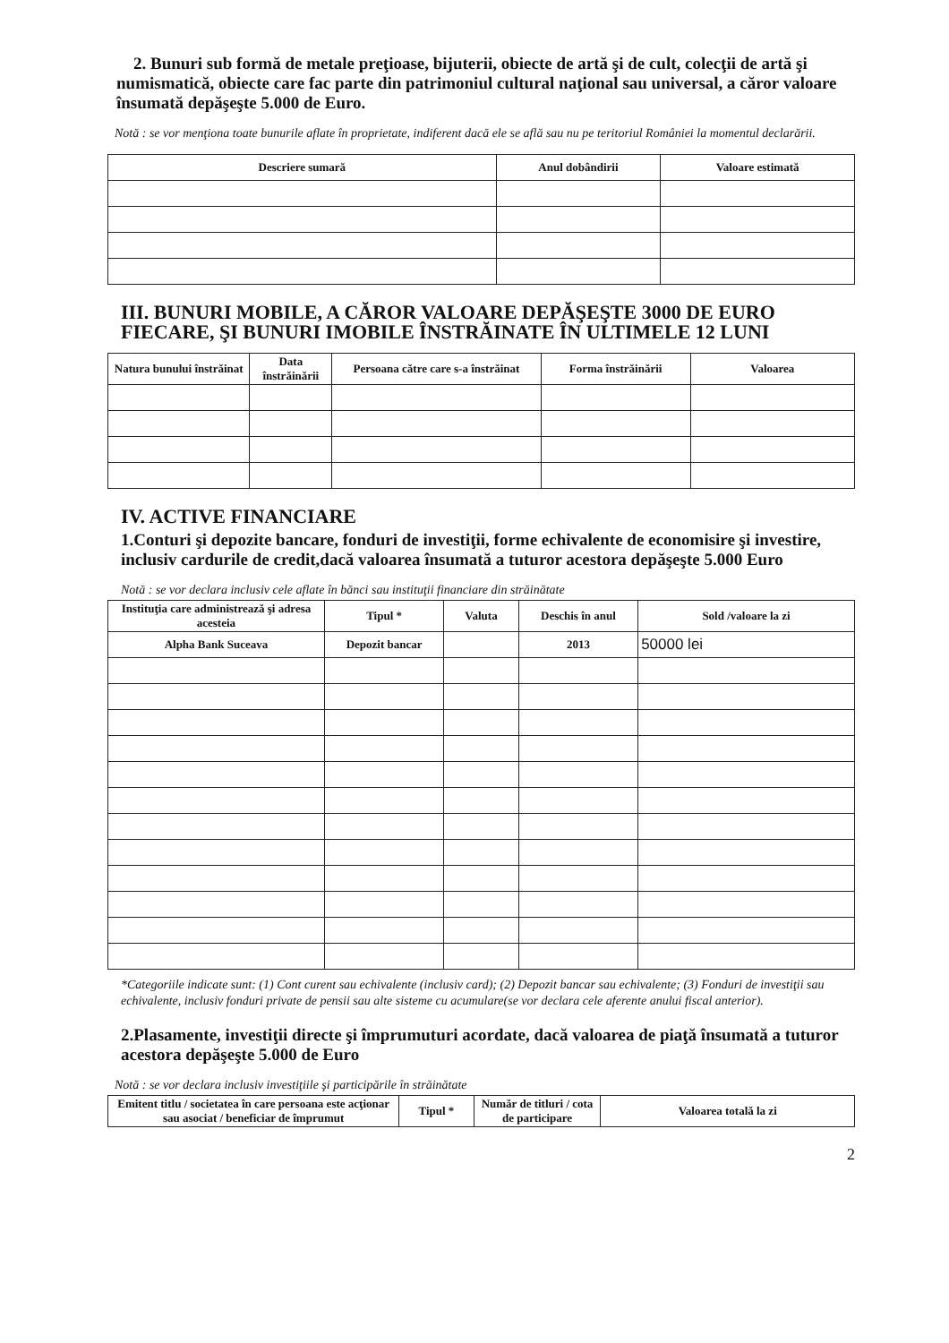2. Bunuri sub formă de metale preţioase, bijuterii, obiecte de artă şi de cult, colecţii de artă şi numismatică, obiecte care fac parte din patrimoniul cultural naţional sau universal, a căror valoare însumată depăşeşte 5.000 de Euro.
Notă : se vor menţiona toate bunurile aflate în proprietate, indiferent dacă ele se află sau nu pe teritoriul României la momentul declarării.
| Descriere sumară | Anul dobândirii | Valoare estimată |
| --- | --- | --- |
III. BUNURI MOBILE, A CĂROR VALOARE DEPĂŞEŞTE 3000 DE EURO FIECARE, ŞI BUNURI IMOBILE ÎNSTRĂINATE ÎN ULTIMELE 12 LUNI
| Natura bunului înstrăinat | Data înstrăinării | Persoana către care s-a înstrăinat | Forma înstrăinării | Valoarea |
| --- | --- | --- | --- | --- |
IV. ACTIVE FINANCIARE
1.Conturi şi depozite bancare, fonduri de investiţii, forme echivalente de economisire şi investire, inclusiv cardurile de credit,dacă valoarea însumată a tuturor acestora depăşeşte 5.000 Euro
Notă : se vor declara inclusiv cele aflate în bănci sau instituţii financiare din străinătate
| Instituţia care administrează şi adresa acesteia | Tipul * | Valuta | Deschis în anul | Sold /valoare la zi |
| --- | --- | --- | --- | --- |
| Alpha Bank Suceava | Depozit bancar | | 2013 | 50000 lei |
*Categoriile indicate sunt: (1) Cont curent sau echivalente (inclusiv card); (2) Depozit bancar sau echivalente; (3) Fonduri de investiţii sau echivalente, inclusiv fonduri private de pensii sau alte sisteme cu acumulare(se vor declara cele aferente anului fiscal anterior).
2.Plasamente, investiţii directe şi împrumuturi acordate, dacă valoarea de piaţă însumată a tuturor acestora depăşeşte 5.000 de Euro
Notă : se vor declara inclusiv investiţiile şi participările în străinătate
| Emitent titlu / societatea în care persoana este acţionar sau asociat / beneficiar de împrumut | Tipul * | Număr de titluri / cota de participare | Valoarea totală la zi |
| --- | --- | --- | --- |
2